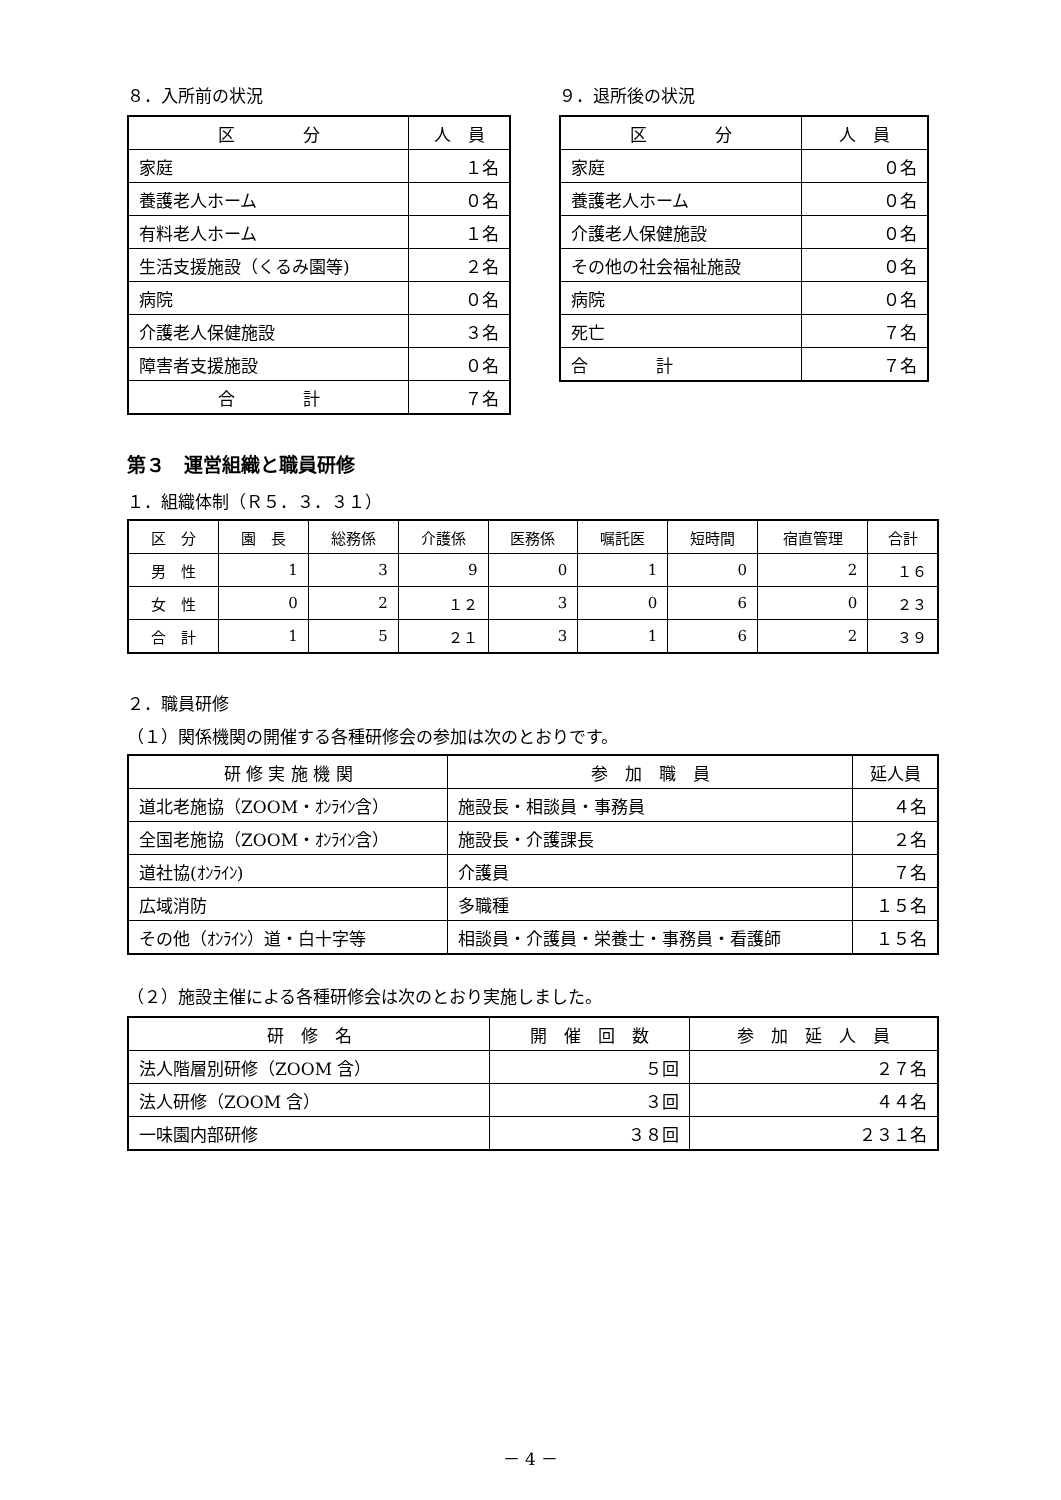８．入所前の状況
| 区 分 | 人 員 |
| --- | --- |
| 家庭 | １名 |
| 養護老人ホーム | ０名 |
| 有料老人ホーム | １名 |
| 生活支援施設（くるみ園等) | ２名 |
| 病院 | ０名 |
| 介護老人保健施設 | ３名 |
| 障害者支援施設 | ０名 |
| 合 計 | ７名 |
９．退所後の状況
| 区 分 | 人 員 |
| --- | --- |
| 家庭 | ０名 |
| 養護老人ホーム | ０名 |
| 介護老人保健施設 | ０名 |
| その他の社会福祉施設 | ０名 |
| 病院 | ０名 |
| 死亡 | ７名 |
| 合 計 | ７名 |
第３　運営組織と職員研修
１．組織体制（Ｒ５．３．３１）
| 区 分 | 園 長 | 総務係 | 介護係 | 医務係 | 嘱託医 | 短時間 | 宿直管理 | 合計 |
| --- | --- | --- | --- | --- | --- | --- | --- | --- |
| 男 性 | 1 | 3 | 9 | 0 | 1 | 0 | 2 | １６ |
| 女 性 | 0 | 2 | １２ | 3 | 0 | 6 | 0 | ２３ |
| 合 計 | 1 | 5 | ２１ | 3 | 1 | 6 | 2 | ３９ |
２．職員研修
（１）関係機関の開催する各種研修会の参加は次のとおりです。
| 研 修 実 施 機 関 | 参 加 職 員 | 延人員 |
| --- | --- | --- |
| 道北老施協（ZOOM・ｵﾝﾗｲﾝ含） | 施設長・相談員・事務員 | ４名 |
| 全国老施協（ZOOM・ｵﾝﾗｲﾝ含） | 施設長・介護課長 | ２名 |
| 道社協(ｵﾝﾗｲﾝ) | 介護員 | ７名 |
| 広域消防 | 多職種 | １５名 |
| その他（ｵﾝﾗｲﾝ）道・白十字等 | 相談員・介護員・栄養士・事務員・看護師 | １５名 |
（２）施設主催による各種研修会は次のとおり実施しました。
| 研 修 名 | 開 催 回 数 | 参 加 延 人 員 |
| --- | --- | --- |
| 法人階層別研修（ZOOM 含） | ５回 | ２７名 |
| 法人研修（ZOOM 含） | ３回 | ４４名 |
| 一味園内部研修 | ３８回 | ２３１名 |
－ 4 －